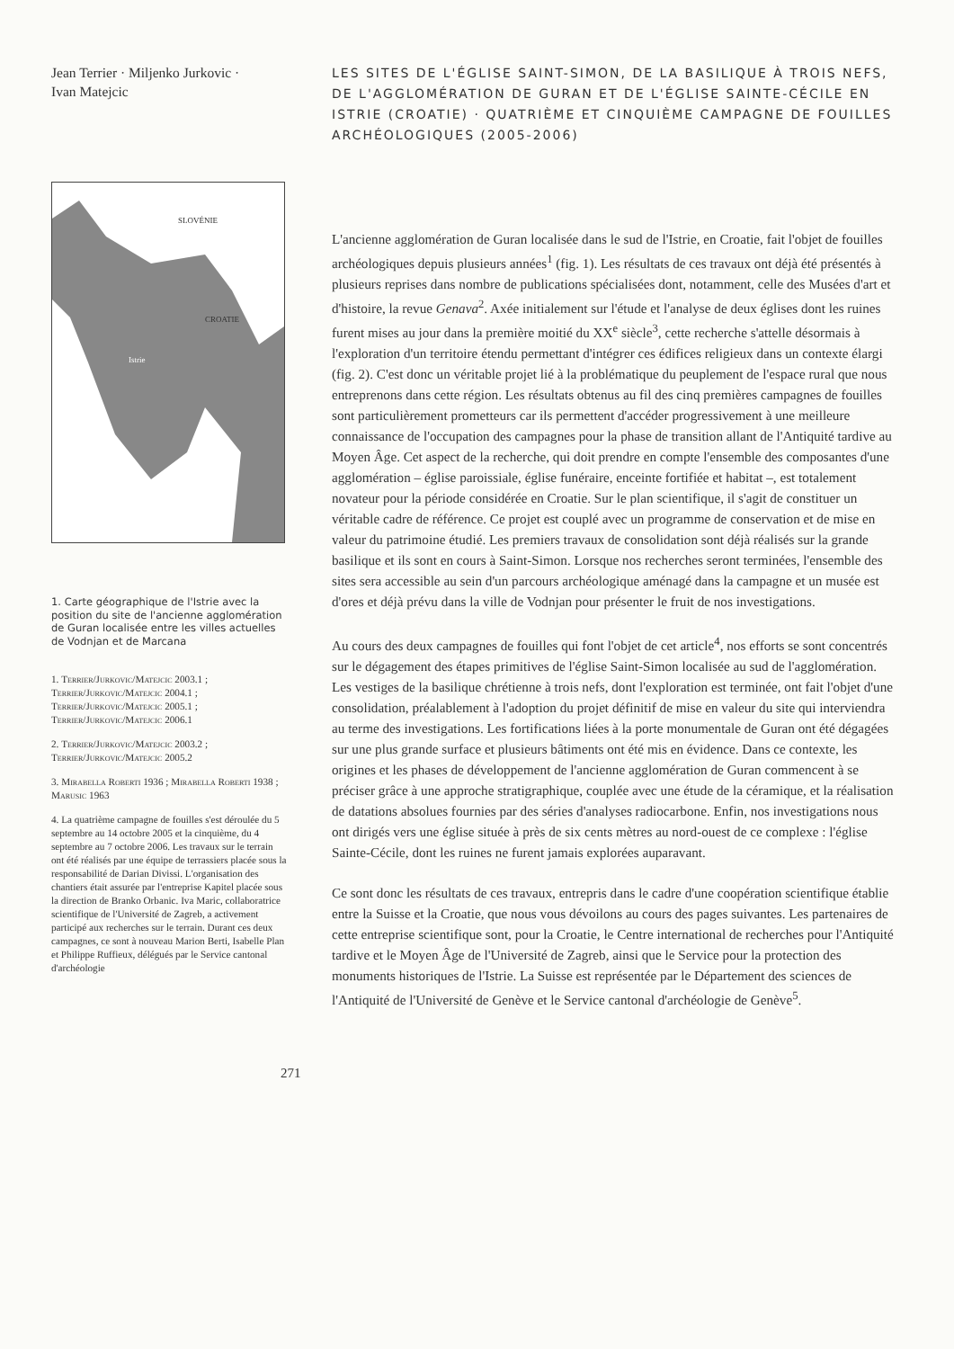Jean Terrier · Miljenko Jurkovic ·
Ivan Matejcic
SLOVÉNIE
CROATIE
Istrie
1. Carte géographique de l'Istrie avec la position du site de l'ancienne agglomération de Guran localisée entre les villes actuelles de Vodnjan et de Marcana
1. Terrier/Jurkovic/Matejcic 2003.1 ; Terrier/Jurkovic/Matejcic 2004.1 ; Terrier/Jurkovic/Matejcic 2005.1 ; Terrier/Jurkovic/Matejcic 2006.1
2. Terrier/Jurkovic/Matejcic 2003.2 ; Terrier/Jurkovic/Matejcic 2005.2
3. Mirabella Roberti 1936 ; Mirabella Roberti 1938 ; Marusic 1963
4. La quatrième campagne de fouilles s'est déroulée du 5 septembre au 14 octobre 2005 et la cinquième, du 4 septembre au 7 octobre 2006. Les travaux sur le terrain ont été réalisés par une équipe de terrassiers placée sous la responsabilité de Darian Divissi. L'organisation des chantiers était assurée par l'entreprise Kapitel placée sous la direction de Branko Orbanic. Iva Maric, collaboratrice scientifique de l'Université de Zagreb, a activement participé aux recherches sur le terrain. Durant ces deux campagnes, ce sont à nouveau Marion Berti, Isabelle Plan et Philippe Ruffieux, délégués par le Service cantonal d'archéologie
LES SITES DE L'ÉGLISE SAINT-SIMON, DE LA BASILIQUE À TROIS NEFS, DE L'AGGLOMÉRATION DE GURAN ET DE L'ÉGLISE SAINTE-CÉCILE EN ISTRIE (CROATIE) · QUATRIÈME ET CINQUIÈME CAMPAGNE DE FOUILLES ARCHÉOLOGIQUES (2005-2006)
L'ancienne agglomération de Guran localisée dans le sud de l'Istrie, en Croatie, fait l'objet de fouilles archéologiques depuis plusieurs années<sup>1</sup> (fig. 1). Les résultats de ces travaux ont déjà été présentés à plusieurs reprises dans nombre de publications spécialisées dont, notamment, celle des Musées d'art et d'histoire, la revue Genava<sup>2</sup>. Axée initialement sur l'étude et l'analyse de deux églises dont les ruines furent mises au jour dans la première moitié du XX<sup>e</sup> siècle<sup>3</sup>, cette recherche s'attelle désormais à l'exploration d'un territoire étendu permettant d'intégrer ces édifices religieux dans un contexte élargi (fig. 2). C'est donc un véritable projet lié à la problématique du peuplement de l'espace rural que nous entreprenons dans cette région. Les résultats obtenus au fil des cinq premières campagnes de fouilles sont particulièrement prometteurs car ils permettent d'accéder progressivement à une meilleure connaissance de l'occupation des campagnes pour la phase de transition allant de l'Antiquité tardive au Moyen Âge. Cet aspect de la recherche, qui doit prendre en compte l'ensemble des composantes d'une agglomération – église paroissiale, église funéraire, enceinte fortifiée et habitat –, est totalement novateur pour la période considérée en Croatie. Sur le plan scientifique, il s'agit de constituer un véritable cadre de référence. Ce projet est couplé avec un programme de conservation et de mise en valeur du patrimoine étudié. Les premiers travaux de consolidation sont déjà réalisés sur la grande basilique et ils sont en cours à Saint-Simon. Lorsque nos recherches seront terminées, l'ensemble des sites sera accessible au sein d'un parcours archéologique aménagé dans la campagne et un musée est d'ores et déjà prévu dans la ville de Vodnjan pour présenter le fruit de nos investigations.
Au cours des deux campagnes de fouilles qui font l'objet de cet article<sup>4</sup>, nos efforts se sont concentrés sur le dégagement des étapes primitives de l'église Saint-Simon localisée au sud de l'agglomération. Les vestiges de la basilique chrétienne à trois nefs, dont l'exploration est terminée, ont fait l'objet d'une consolidation, préalablement à l'adoption du projet définitif de mise en valeur du site qui interviendra au terme des investigations. Les fortifications liées à la porte monumentale de Guran ont été dégagées sur une plus grande surface et plusieurs bâtiments ont été mis en évidence. Dans ce contexte, les origines et les phases de développement de l'ancienne agglomération de Guran commencent à se préciser grâce à une approche stratigraphique, couplée avec une étude de la céramique, et la réalisation de datations absolues fournies par des séries d'analyses radiocarbone. Enfin, nos investigations nous ont dirigés vers une église située à près de six cents mètres au nord-ouest de ce complexe : l'église Sainte-Cécile, dont les ruines ne furent jamais explorées auparavant.
Ce sont donc les résultats de ces travaux, entrepris dans le cadre d'une coopération scientifique établie entre la Suisse et la Croatie, que nous vous dévoilons au cours des pages suivantes. Les partenaires de cette entreprise scientifique sont, pour la Croatie, le Centre international de recherches pour l'Antiquité tardive et le Moyen Âge de l'Université de Zagreb, ainsi que le Service pour la protection des monuments historiques de l'Istrie. La Suisse est représentée par le Département des sciences de l'Antiquité de l'Université de Genève et le Service cantonal d'archéologie de Genève<sup>5</sup>.
271